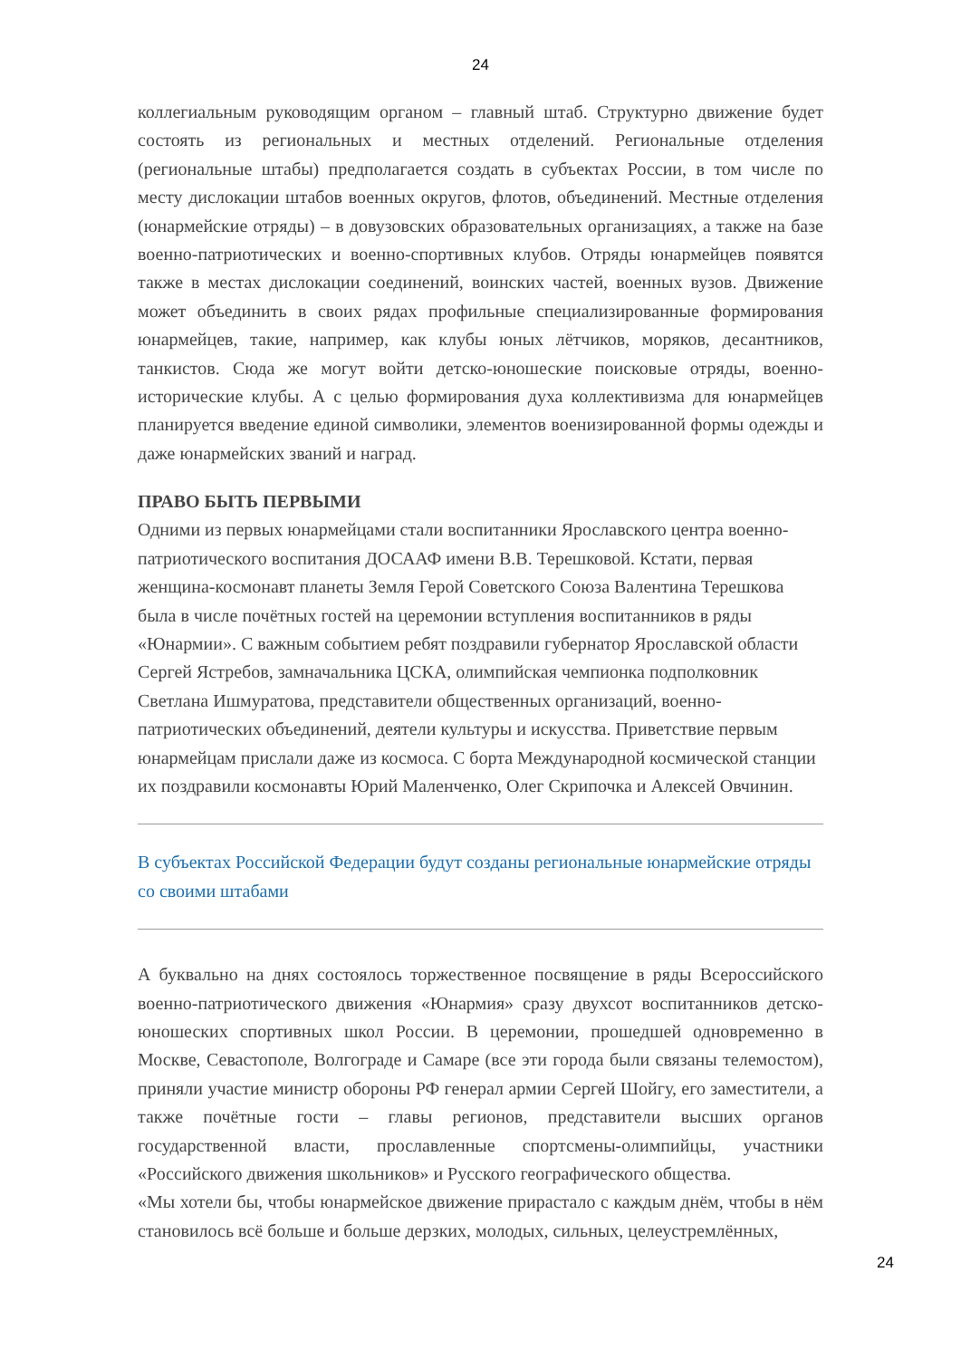24
коллегиальным руководящим органом – главный штаб. Структурно движение будет состоять из региональных и местных отделений. Региональные отделения (региональные штабы) предполагается создать в субъектах России, в том числе по месту дислокации штабов военных округов, флотов, объединений. Местные отделения (юнармейские отряды) – в довузовских образовательных организациях, а также на базе военно-патриотических и военно-спортивных клубов. Отряды юнармейцев появятся также в местах дислокации соединений, воинских частей, военных вузов. Движение может объединить в своих рядах профильные специализированные формирования юнармейцев, такие, например, как клубы юных лётчиков, моряков, десантников, танкистов. Сюда же могут войти детско-юношеские поисковые отряды, военно-исторические клубы. А с целью формирования духа коллективизма для юнармейцев планируется введение единой символики, элементов военизированной формы одежды и даже юнармейских званий и наград.
ПРАВО БЫТЬ ПЕРВЫМИ
Одними из первых юнармейцами стали воспитанники Ярославского центра военно-патриотического воспитания ДОСААФ имени В.В. Терешковой. Кстати, первая женщина-космонавт планеты Земля Герой Советского Союза Валентина Терешкова была в числе почётных гостей на церемонии вступления воспитанников в ряды «Юнармии». С важным событием ребят поздравили губернатор Ярославской области Сергей Ястребов, замначальника ЦСКА, олимпийская чемпионка подполковник Светлана Ишмуратова, представители общественных организаций, военно-патриотических объединений, деятели культуры и искусства. Приветствие первым юнармейцам прислали даже из космоса. С борта Международной космической станции их поздравили космонавты Юрий Маленченко, Олег Скрипочка и Алексей Овчинин.
В субъектах Российской Федерации будут созданы региональные юнармейские отряды со своими штабами
А буквально на днях состоялось торжественное посвящение в ряды Всероссийского военно-патриотического движения «Юнармия» сразу двухсот воспитанников детско-юношеских спортивных школ России. В церемонии, прошедшей одновременно в Москве, Севастополе, Волгограде и Самаре (все эти города были связаны телемостом), приняли участие министр обороны РФ генерал армии Сергей Шойгу, его заместители, а также почётные гости – главы регионов, представители высших органов государственной власти, прославленные спортсмены-олимпийцы, участники «Российского движения школьников» и Русского географического общества.
«Мы хотели бы, чтобы юнармейское движение прирастало с каждым днём, чтобы в нём становилось всё больше и больше дерзких, молодых, сильных, целеустремлённых,
24